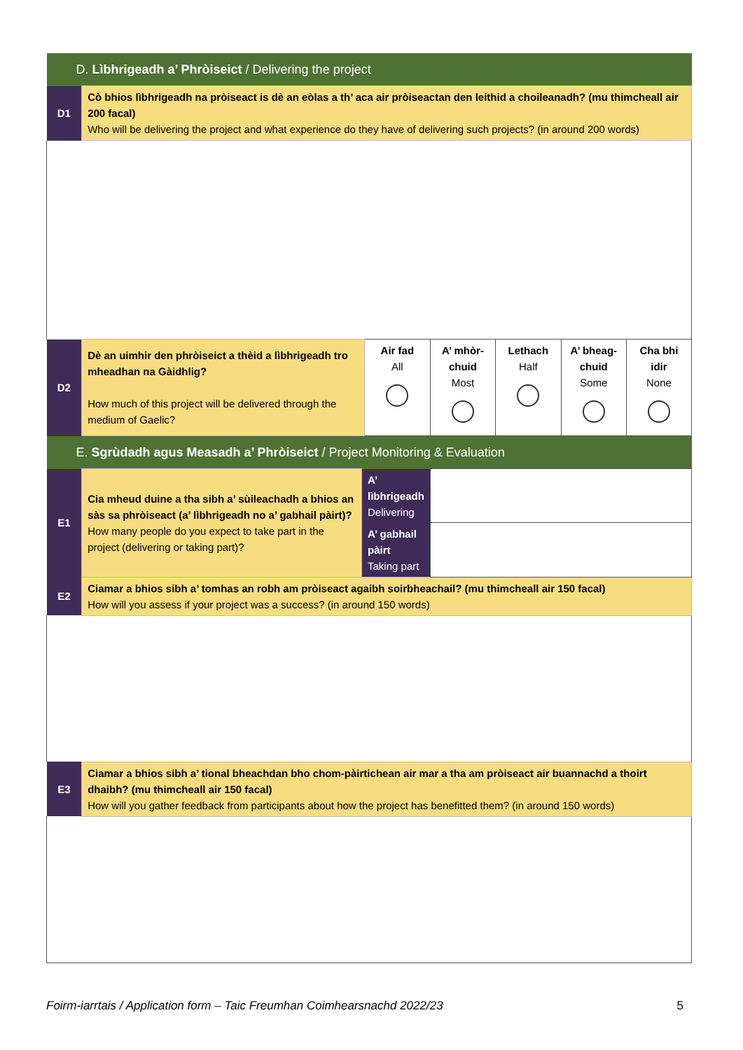| D. Lìbhrigeadh a’ Phròiseict / Delivering the project | | | | | | | |
| D1 | Cò bhios lìbhrigeadh na pròiseact is dè an eòlas a th’ aca air pròiseactan den leithid a choileanadh? (mu thimcheall air 200 facal) Who will be delivering the project and what experience do they have of delivering such projects? (in around 200 words) | | | | | | |
| D2 | Dè an uimhir den phròiseict a thèid a lìbhrigeadh tro mheadhan na Gàidhlig? How much of this project will be delivered through the medium of Gaelic? | | Air fad All | A’ mhòr-chuid Most | Lethach Half | A’ bheag-chuid Some | Cha bhi idir None |
| E. Sgrùdadh agus Measadh a’ Phròiseict / Project Monitoring & Evaluation | | | | | | | |
| E1 | Cia mheud duine a tha sibh a’ sùileachadh a bhios an sàs sa phròiseact (a’ lìbhrigeadh no a’ gabhail pàirt)? How many people do you expect to take part in the project (delivering or taking part)? | A’ lìbhrigeadh Delivering | | | | | |
| | | A’ gabhail pàirt Taking part | | | | | |
| E2 | Ciamar a bhios sibh a’ tomhas an robh am pròiseact agaibh soirbheachail? (mu thimcheall air 150 facal) How will you assess if your project was a success? (in around 150 words) | | | | | | |
| E3 | Ciamar a bhios sibh a’ tional bheachdan bho chom-pàirtichean air mar a tha am pròiseact air buannachd a thoirt dhaibh? (mu thimcheall air 150 facal) How will you gather feedback from participants about how the project has benefitted them? (in around 150 words) | | | | | | |
Foirm-iarrtais / Application form – Taic Freumhan Coimhearsnachd 2022/23 5